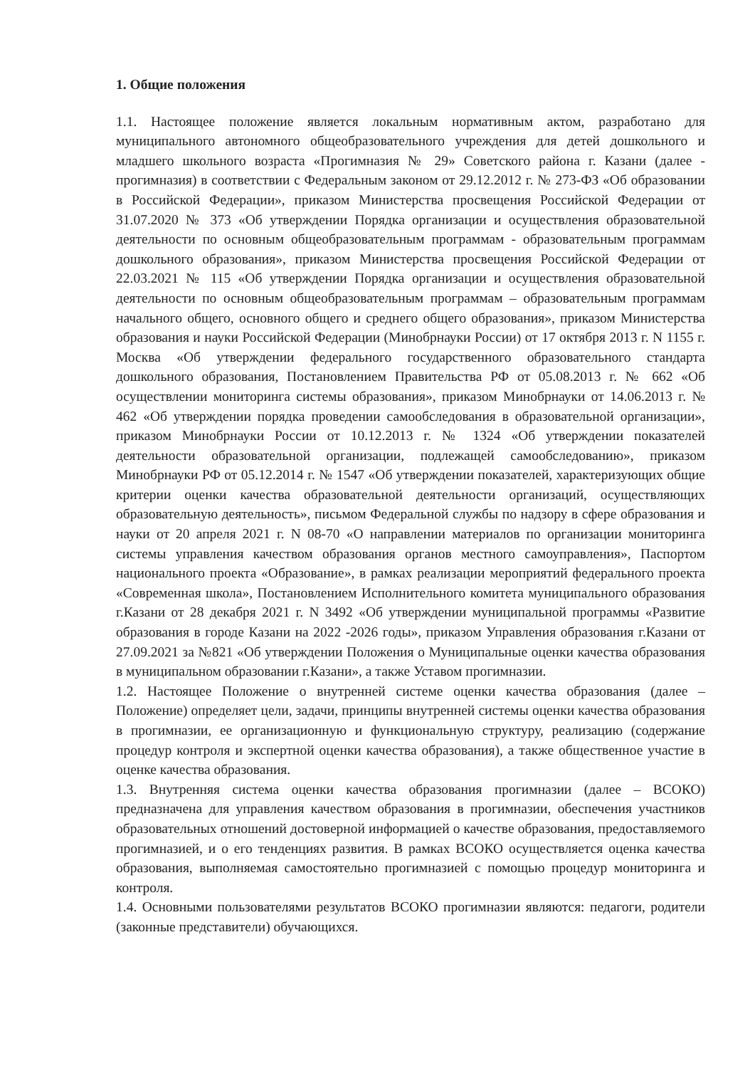1. Общие положения
1.1. Настоящее положение является локальным нормативным актом, разработано для муниципального автономного общеобразовательного учреждения для детей дошкольного и младшего школьного возраста «Прогимназия № 29» Советского района г. Казани (далее - прогимназия) в соответствии с Федеральным законом от 29.12.2012 г. № 273-ФЗ «Об образовании в Российской Федерации», приказом Министерства просвещения Российской Федерации от 31.07.2020 № 373 «Об утверждении Порядка организации и осуществления образовательной деятельности по основным общеобразовательным программам - образовательным программам дошкольного образования», приказом Министерства просвещения Российской Федерации от 22.03.2021 № 115 «Об утверждении Порядка организации и осуществления образовательной деятельности по основным общеобразовательным программам – образовательным программам начального общего, основного общего и среднего общего образования», приказом Министерства образования и науки Российской Федерации (Минобрнауки России) от 17 октября 2013 г. N 1155 г. Москва «Об утверждении федерального государственного образовательного стандарта дошкольного образования, Постановлением Правительства РФ от 05.08.2013 г. № 662 «Об осуществлении мониторинга системы образования», приказом Минобрнауки от 14.06.2013 г. № 462 «Об утверждении порядка проведении самообследования в образовательной организации», приказом Минобрнауки России от 10.12.2013 г. № 1324 «Об утверждении показателей деятельности образовательной организации, подлежащей самообследованию», приказом Минобрнауки РФ от 05.12.2014 г. № 1547 «Об утверждении показателей, характеризующих общие критерии оценки качества образовательной деятельности организаций, осуществляющих образовательную деятельность», письмом Федеральной службы по надзору в сфере образования и науки от 20 апреля 2021 г. N 08-70 «О направлении материалов по организации мониторинга системы управления качеством образования органов местного самоуправления», Паспортом национального проекта «Образование», в рамках реализации мероприятий федерального проекта «Современная школа», Постановлением Исполнительного комитета муниципального образования г.Казани от 28 декабря 2021 г. N 3492 «Об утверждении муниципальной программы «Развитие образования в городе Казани на 2022 -2026 годы», приказом Управления образования г.Казани от 27.09.2021 за №821 «Об утверждении Положения о Муниципальные оценки качества образования в муниципальном образовании г.Казани», а также Уставом прогимназии.
1.2. Настоящее Положение о внутренней системе оценки качества образования (далее – Положение) определяет цели, задачи, принципы внутренней системы оценки качества образования в прогимназии, ее организационную и функциональную структуру, реализацию (содержание процедур контроля и экспертной оценки качества образования), а также общественное участие в оценке качества образования.
1.3. Внутренняя система оценки качества образования прогимназии (далее – ВСОКО) предназначена для управления качеством образования в прогимназии, обеспечения участников образовательных отношений достоверной информацией о качестве образования, предоставляемого прогимназией, и о его тенденциях развития. В рамках ВСОКО осуществляется оценка качества образования, выполняемая самостоятельно прогимназией с помощью процедур мониторинга и контроля.
1.4. Основными пользователями результатов ВСОКО прогимназии являются: педагоги, родители (законные представители) обучающихся.